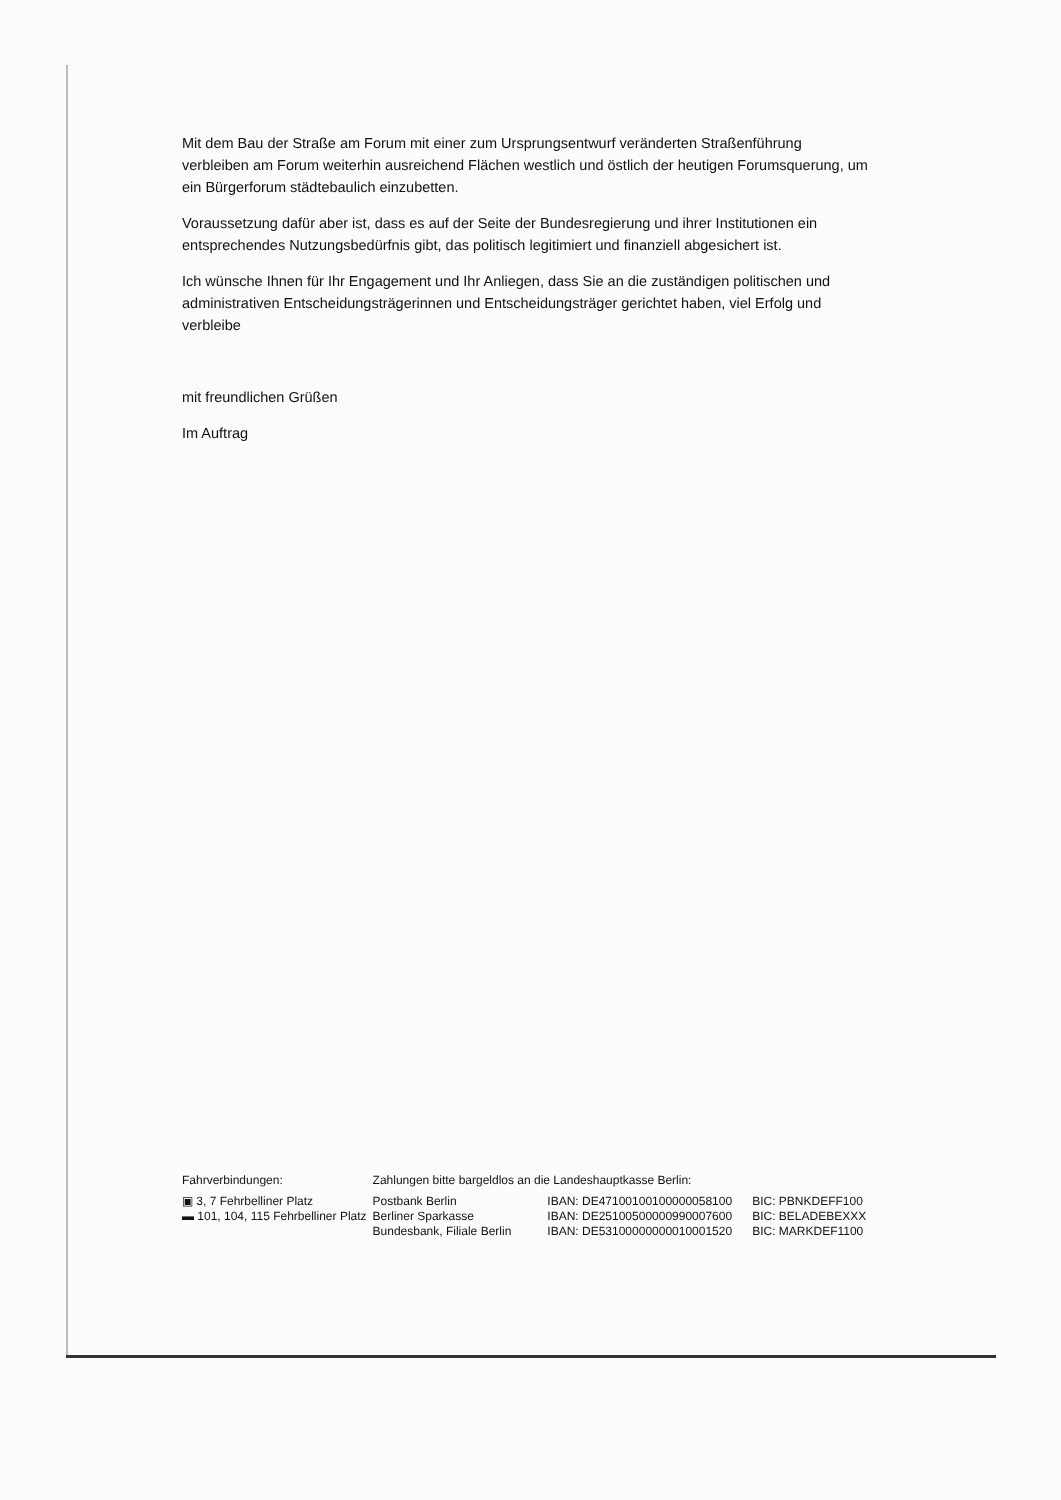Mit dem Bau der Straße am Forum mit einer zum Ursprungsentwurf veränderten Straßenführung verbleiben am Forum weiterhin ausreichend Flächen westlich und östlich der heutigen Forumsquerung, um ein Bürgerforum städtebaulich einzubetten.
Voraussetzung dafür aber ist, dass es auf der Seite der Bundesregierung und ihrer Institutionen ein entsprechendes Nutzungsbedürfnis gibt, das politisch legitimiert und finanziell abgesichert ist.
Ich wünsche Ihnen für Ihr Engagement und Ihr Anliegen, dass Sie an die zuständigen politischen und administrativen Entscheidungsträgerinnen und Entscheidungsträger gerichtet haben, viel Erfolg und verbleibe
mit freundlichen Grüßen
Im Auftrag
| Fahrverbindungen: | Zahlungen bitte bargeldlos an die Landeshauptkasse Berlin: | | |
| ▣ 3, 7 Fehrbelliner Platz | Postbank Berlin | IBAN: DE47100100100000058100 | BIC: PBNKDEFF100 |
| ▬ 101, 104, 115 Fehrbelliner Platz | Berliner Sparkasse | IBAN: DE25100500000990007600 | BIC: BELADEBEXXX |
| | Bundesbank, Filiale Berlin | IBAN: DE53100000000010001520 | BIC: MARKDEF1100 |